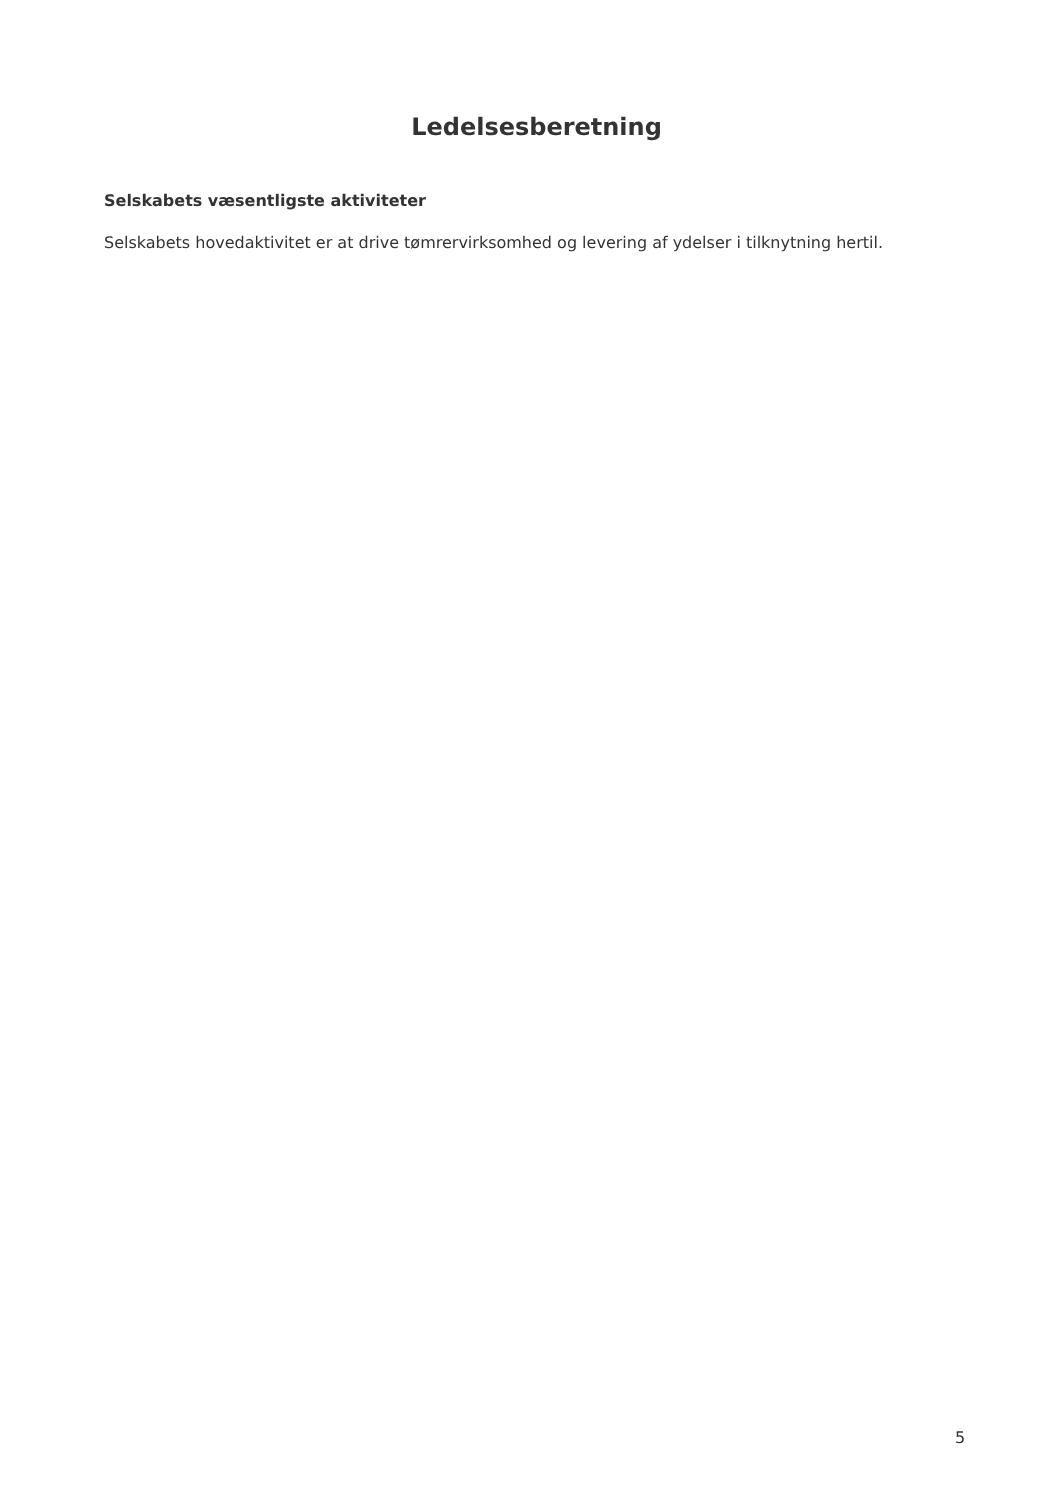Ledelsesberetning
Selskabets væsentligste aktiviteter
Selskabets hovedaktivitet er at drive tømrervirksomhed og levering af ydelser i tilknytning hertil.
5